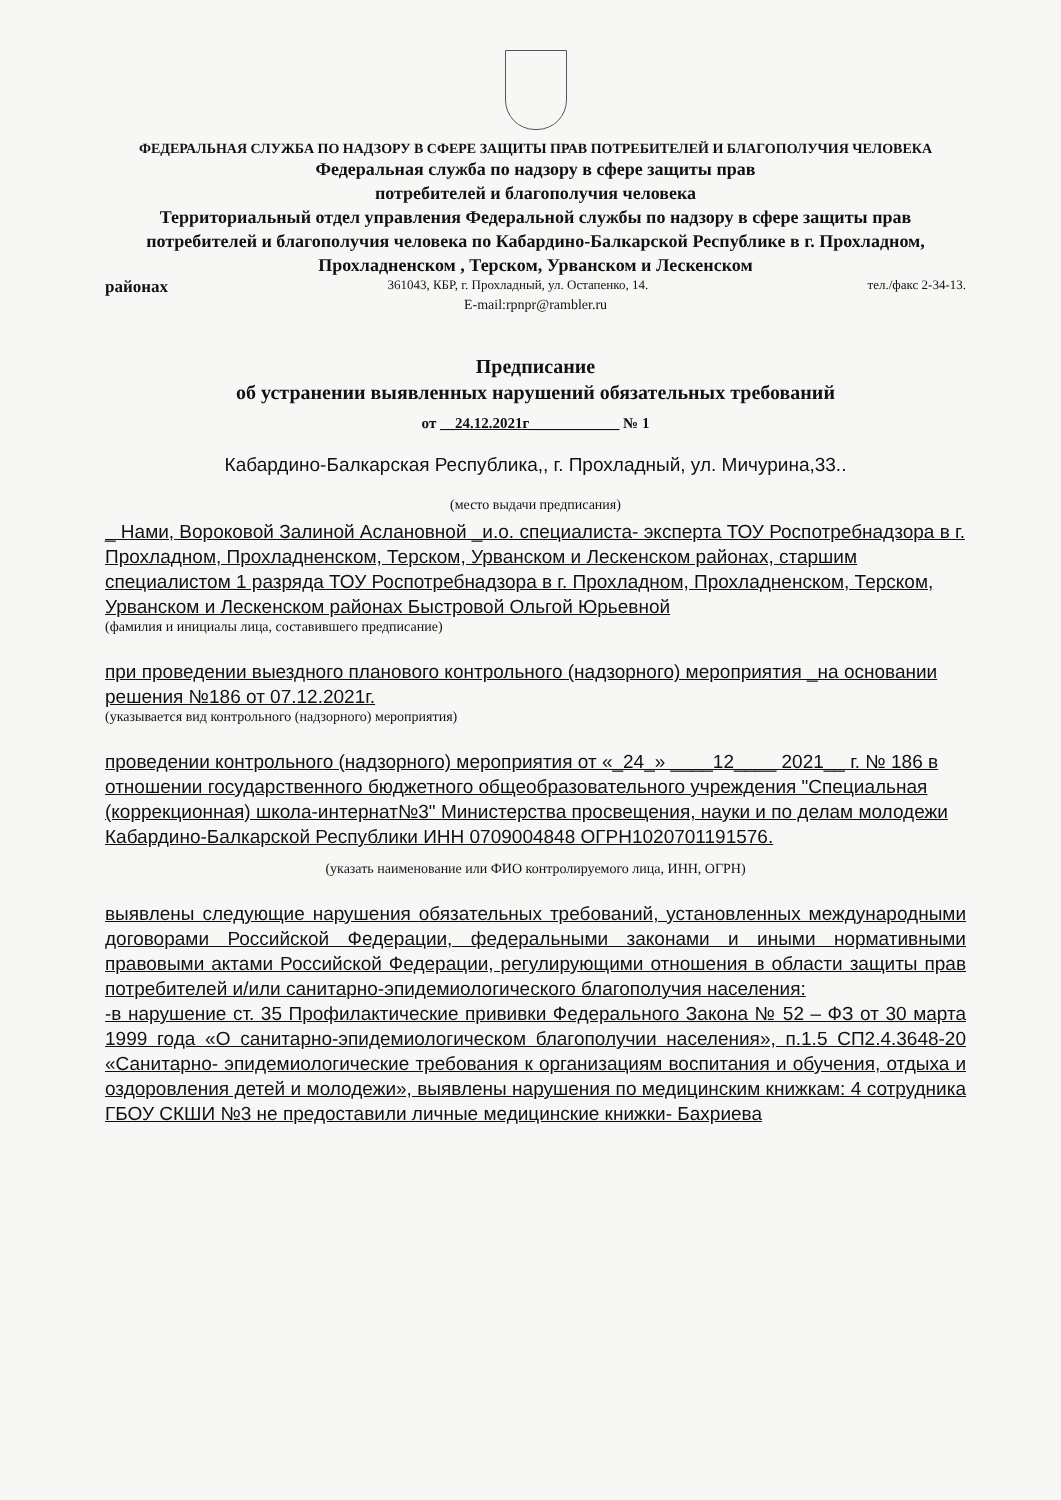ФЕДЕРАЛЬНАЯ СЛУЖБА ПО НАДЗОРУ В СФЕРЕ ЗАЩИТЫ ПРАВ ПОТРЕБИТЕЛЕЙ И БЛАГОПОЛУЧИЯ ЧЕЛОВЕКА
Федеральная служба по надзору в сфере защиты прав
потребителей и благополучия человека
Территориальный отдел управления Федеральной службы по надзору в сфере защиты прав потребителей и благополучия человека по Кабардино-Балкарской Республике в г. Прохладном, Прохладненском , Терском, Урванском и Лескенском
районах 361043, КБР, г. Прохладный, ул. Остапенко, 14. тел./факс 2-34-13.
E-mail:rpnpr@rambler.ru
Предписание
об устранении выявленных нарушений обязательных требований
от __24.12.2021г____________ № 1
Кабардино-Балкарская Республика,, г. Прохладный, ул. Мичурина,33..
(место выдачи предписания)
_ Нами, Вороковой Залиной Аслановной _и.о. специалиста- эксперта ТОУ Роспотребнадзора в г. Прохладном, Прохладненском, Терском, Урванском и Лескенском районах, старшим специалистом 1 разряда ТОУ Роспотребнадзора в г. Прохладном, Прохладненском, Терском, Урванском и Лескенском районах Быстровой Ольгой Юрьевной
(фамилия и инициалы лица, составившего предписание)
при проведении выездного планового контрольного (надзорного) мероприятия _на основании решения №186 от 07.12.2021г.
(указывается вид контрольного (надзорного) мероприятия)
проведении контрольного (надзорного) мероприятия от «_24_» ____12____ 2021__ г. № 186 в отношении государственного бюджетного общеобразовательного учреждения "Специальная (коррекционная) школа-интернат№3" Министерства просвещения, науки и по делам молодежи Кабардино-Балкарской Республики ИНН 0709004848 ОГРН1020701191576.
(указать наименование или ФИО контролируемого лица, ИНН, ОГРН)
выявлены следующие нарушения обязательных требований, установленных международными договорами Российской Федерации, федеральными законами и иными нормативными правовыми актами Российской Федерации, регулирующими отношения в области защиты прав потребителей и/или санитарно-эпидемиологического благополучия населения:
-в нарушение ст. 35 Профилактические прививки Федерального Закона № 52 – ФЗ от 30 марта 1999 года «О санитарно-эпидемиологическом благополучии населения», п.1.5 СП2.4.3648-20 «Санитарно- эпидемиологические требования к организациям воспитания и обучения, отдыха и оздоровления детей и молодежи», выявлены нарушения по медицинским книжкам: 4 сотрудника ГБОУ СКШИ №3 не предоставили личные медицинские книжки- Бахриева